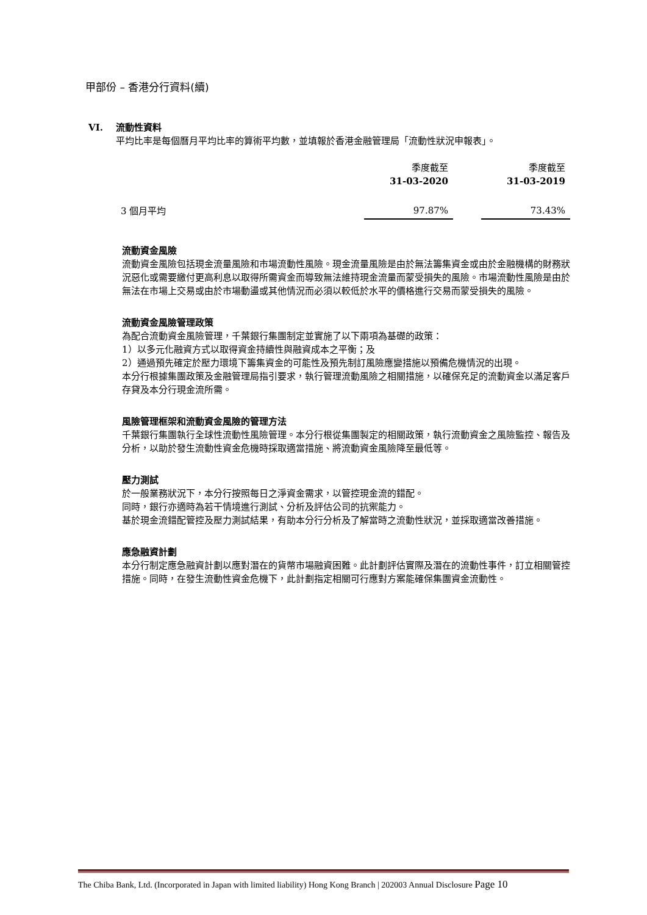甲部份 – 香港分行資料(續)
VI. 流動性資料
平均比率是每個曆月平均比率的算術平均數，並填報於香港金融管理局「流動性狀況申報表」。
| | 季度截至 31-03-2020 | | 季度截至 31-03-2019 |
| 3 個月平均 | 97.87% | | 73.43% |
流動資金風險
流動資金風險包括現金流量風險和市場流動性風險。現金流量風險是由於無法籌集資金或由於金融機構的財務狀況惡化或需要繳付更高利息以取得所需資金而導致無法維持現金流量而蒙受損失的風險。市場流動性風險是由於無法在市場上交易或由於市場動盪或其他情況而必須以較低於水平的價格進行交易而蒙受損失的風險。
流動資金風險管理政策
為配合流動資金風險管理，千葉銀行集團制定並實施了以下兩項為基礎的政策：
1）以多元化融資方式以取得資金持續性與融資成本之平衡；及
2）通過預先確定於壓力環境下籌集資金的可能性及預先制訂風險應變措施以預備危機情況的出現。
本分行根據集團政策及金融管理局指引要求，執行管理流動風險之相關措施，以確保充足的流動資金以滿足客戶存貸及本分行現金流所需。
風險管理框架和流動資金風險的管理方法
千葉銀行集團執行全球性流動性風險管理。本分行根從集團製定的相關政策，執行流動資金之風險監控、報告及分析，以助於發生流動性資金危機時採取適當措施、將流動資金風險降至最低等。
壓力測試
於一般業務狀況下，本分行按照每日之淨資金需求，以管控現金流的錯配。
同時，銀行亦適時為若干情境進行測試、分析及評估公司的抗禦能力。
基於現金流錯配管控及壓力測試結果，有助本分行分析及了解當時之流動性狀況，並採取適當改善措施。
應急融資計劃
本分行制定應急融資計劃以應對潛在的貨幣市場融資困難。此計劃評估實際及潛在的流動性事件，訂立相關管控措施。同時，在發生流動性資金危機下，此計劃指定相關可行應對方案能確保集團資金流動性。
The Chiba Bank, Ltd. (Incorporated in Japan with limited liability) Hong Kong Branch | 202003 Annual Disclosure Page 10